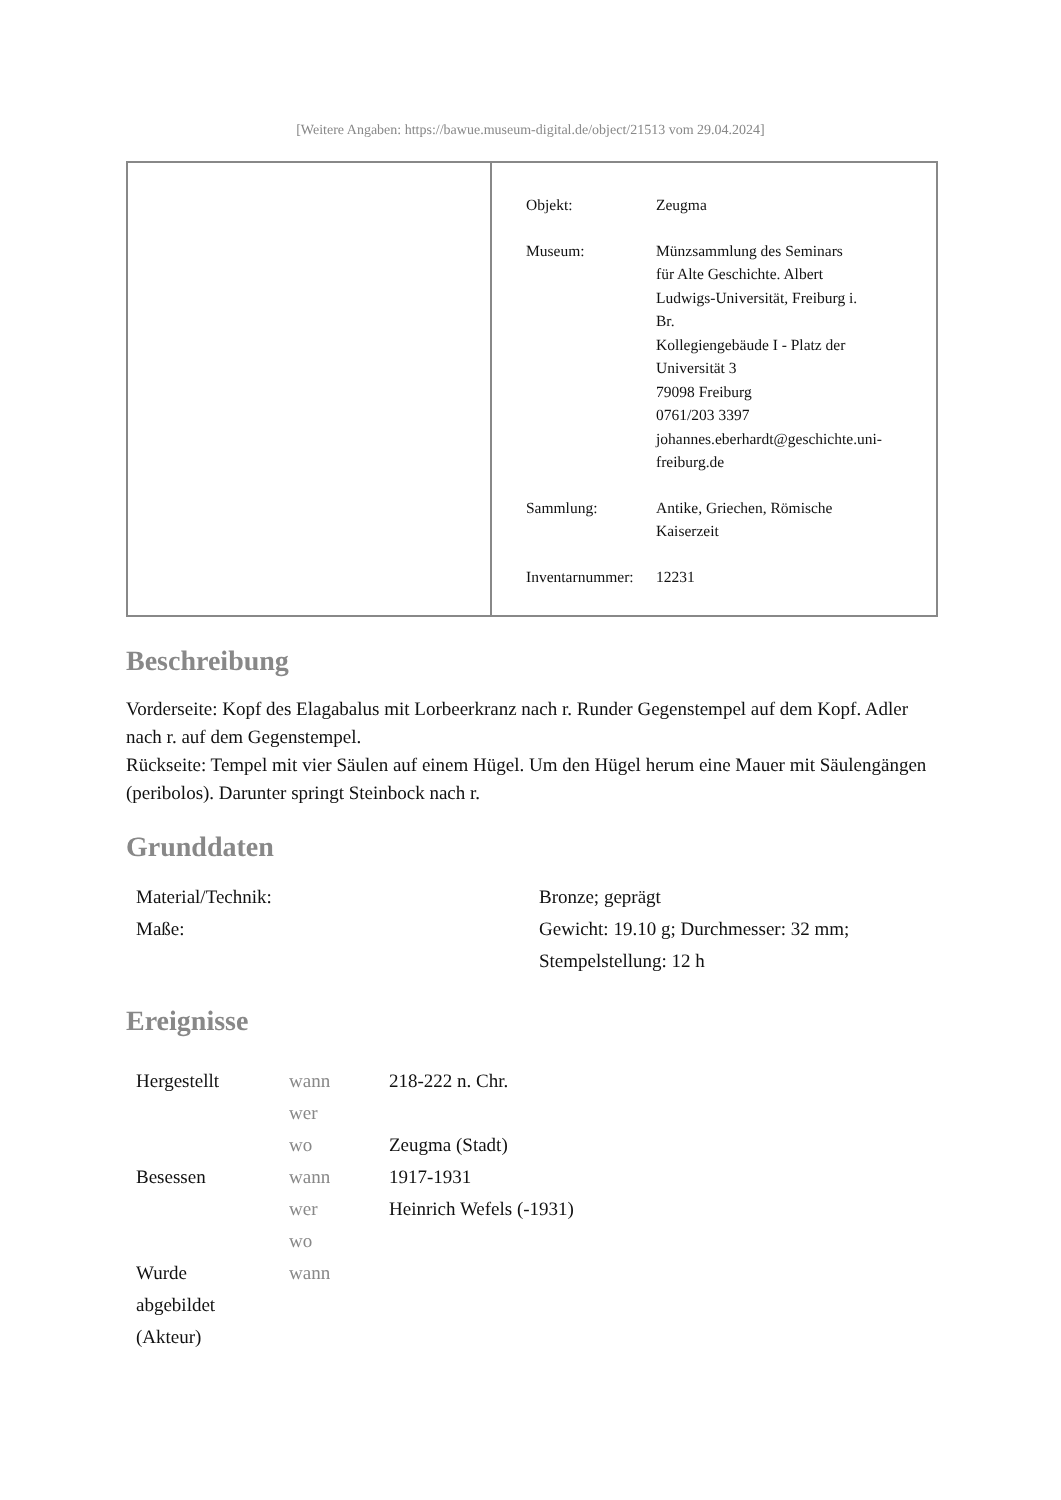[Weitere Angaben: https://bawue.museum-digital.de/object/21513 vom 29.04.2024]
| Objekt: | Zeugma |
| Museum: | Münzsammlung des Seminars für Alte Geschichte. Albert Ludwigs-Universität, Freiburg i. Br. Kollegiengebäude I - Platz der Universität 3 79098 Freiburg 0761/203 3397 johannes.eberhardt@geschichte.uni- freiburg.de |
| Sammlung: | Antike, Griechen, Römische Kaiserzeit |
| Inventarnummer: | 12231 |
Beschreibung
Vorderseite: Kopf des Elagabalus mit Lorbeerkranz nach r. Runder Gegenstempel auf dem Kopf. Adler nach r. auf dem Gegenstempel.
Rückseite: Tempel mit vier Säulen auf einem Hügel. Um den Hügel herum eine Mauer mit Säulengängen (peribolos). Darunter springt Steinbock nach r.
Grunddaten
| Material/Technik: | Bronze; geprägt |
| Maße: | Gewicht: 19.10 g; Durchmesser: 32 mm; Stempelstellung: 12 h |
Ereignisse
| Hergestellt | wann | 218-222 n. Chr. |
| | wer | |
| | wo | Zeugma (Stadt) |
| Besessen | wann | 1917-1931 |
| | wer | Heinrich Wefels (-1931) |
| | wo | |
| Wurde abgebildet (Akteur) | wann | |